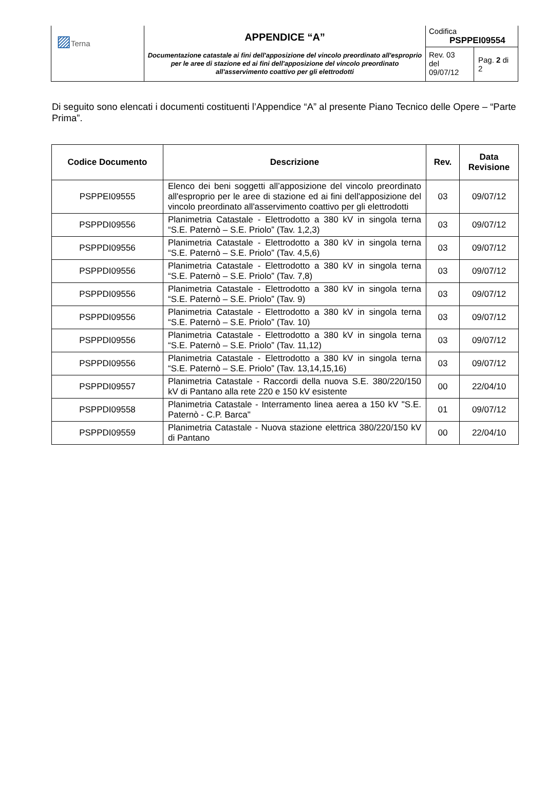| ▨ Terna | APPENDICE “A” Documentazione catastale ai fini dell'apposizione del vincolo preordinato all'esproprio per le aree di stazione ed ai fini dell'apposizione del vincolo preordinato all'asservimento coattivo per gli elettrodotti | Codifica PSPPEI09554 | |
| | | Rev. 03 del 09/07/12 | Pag. 2 di 2 |
Di seguito sono elencati i documenti costituenti l’Appendice “A” al presente Piano Tecnico delle Opere – “Parte Prima”.
| Codice Documento | Descrizione | Rev. | Data Revisione |
| --- | --- | --- | --- |
| PSPPEI09555 | Elenco dei beni soggetti all’apposizione del vincolo preordinato all'esproprio per le aree di stazione ed ai fini dell'apposizione del vincolo preordinato all'asservimento coattivo per gli elettrodotti | 03 | 09/07/12 |
| PSPPDI09556 | Planimetria Catastale - Elettrodotto a 380 kV in singola terna “S.E. Paternò – S.E. Priolo” (Tav. 1,2,3) | 03 | 09/07/12 |
| PSPPDI09556 | Planimetria Catastale - Elettrodotto a 380 kV in singola terna “S.E. Paternò – S.E. Priolo” (Tav. 4,5,6) | 03 | 09/07/12 |
| PSPPDI09556 | Planimetria Catastale - Elettrodotto a 380 kV in singola terna “S.E. Paternò – S.E. Priolo” (Tav. 7,8) | 03 | 09/07/12 |
| PSPPDI09556 | Planimetria Catastale - Elettrodotto a 380 kV in singola terna “S.E. Paternò – S.E. Priolo” (Tav. 9) | 03 | 09/07/12 |
| PSPPDI09556 | Planimetria Catastale - Elettrodotto a 380 kV in singola terna “S.E. Paternò – S.E. Priolo” (Tav. 10) | 03 | 09/07/12 |
| PSPPDI09556 | Planimetria Catastale - Elettrodotto a 380 kV in singola terna “S.E. Paternò – S.E. Priolo” (Tav. 11,12) | 03 | 09/07/12 |
| PSPPDI09556 | Planimetria Catastale - Elettrodotto a 380 kV in singola terna “S.E. Paternò – S.E. Priolo” (Tav. 13,14,15,16) | 03 | 09/07/12 |
| PSPPDI09557 | Planimetria Catastale - Raccordi della nuova S.E. 380/220/150 kV di Pantano alla rete 220 e 150 kV esistente | 00 | 22/04/10 |
| PSPPDI09558 | Planimetria Catastale - Interramento linea aerea a 150 kV "S.E. Paternò - C.P. Barca" | 01 | 09/07/12 |
| PSPPDI09559 | Planimetria Catastale - Nuova stazione elettrica 380/220/150 kV di Pantano | 00 | 22/04/10 |